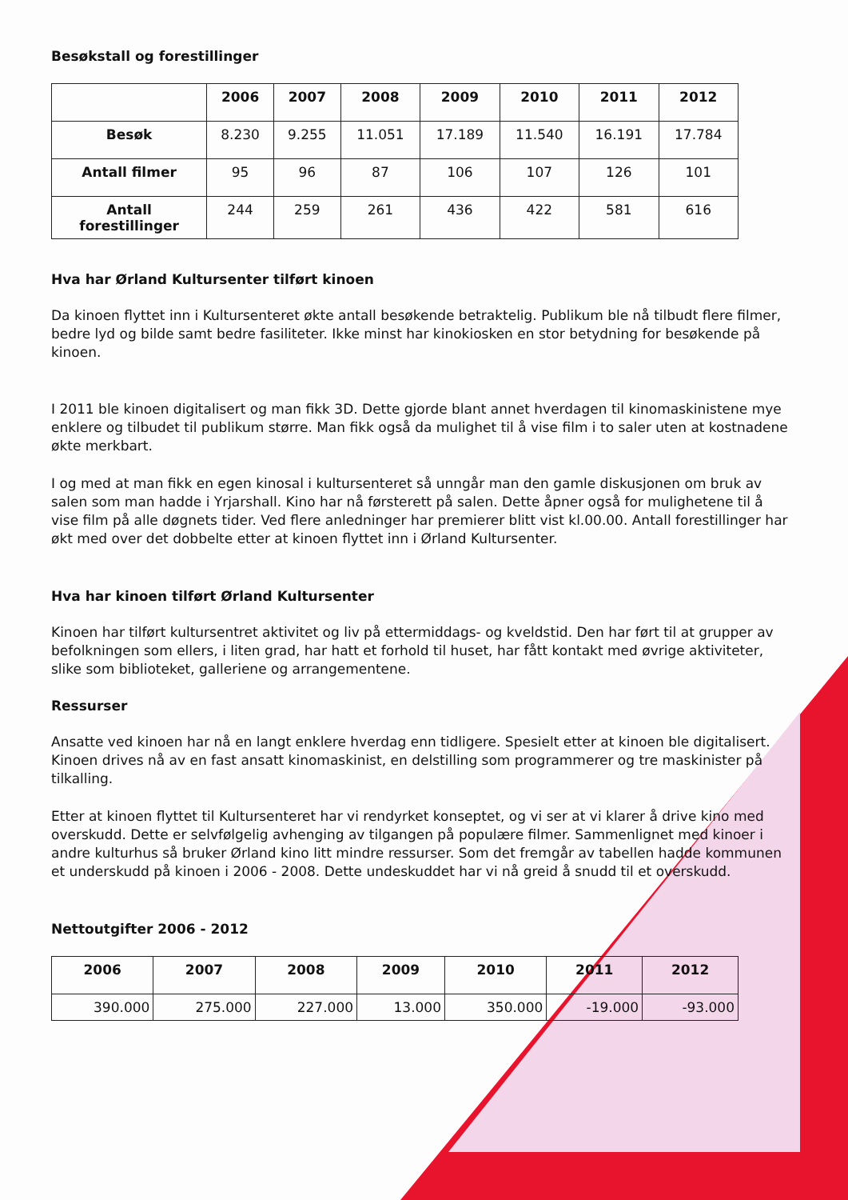Besøkstall og forestillinger
| | 2006 | 2007 | 2008 | 2009 | 2010 | 2011 | 2012 |
| --- | --- | --- | --- | --- | --- | --- | --- |
| Besøk | 8.230 | 9.255 | 11.051 | 17.189 | 11.540 | 16.191 | 17.784 |
| Antall filmer | 95 | 96 | 87 | 106 | 107 | 126 | 101 |
| Antall forestillinger | 244 | 259 | 261 | 436 | 422 | 581 | 616 |
Hva har Ørland Kultursenter tilført kinoen
Da kinoen flyttet inn i Kultursenteret økte antall besøkende betraktelig. Publikum ble nå tilbudt flere filmer, bedre lyd og bilde samt bedre fasiliteter. Ikke minst har kinokiosken en stor betydning for besøkende på kinoen.
I 2011 ble kinoen digitalisert og man fikk 3D. Dette gjorde blant annet hverdagen til kinomaskinistene mye enklere og tilbudet til publikum større. Man fikk også da mulighet til å vise film i to saler uten at kostnadene økte merkbart.
I og med at man fikk en egen kinosal i kultursenteret så unngår man den gamle diskusjonen om bruk av salen som man hadde i Yrjarshall. Kino har nå førsterett på salen. Dette åpner også for mulighetene til å vise film på alle døgnets tider. Ved flere anledninger har premierer blitt vist kl.00.00. Antall forestillinger har økt med over det dobbelte etter at kinoen flyttet inn i Ørland Kultursenter.
Hva har kinoen tilført Ørland Kultursenter
Kinoen har tilført kultursentret aktivitet og liv på ettermiddags- og kveldstid. Den har ført til at grupper av befolkningen som ellers, i liten grad, har hatt et forhold til huset, har fått kontakt med øvrige aktiviteter, slike som biblioteket, galleriene og arrangementene.
Ressurser
Ansatte ved kinoen har nå en langt enklere hverdag enn tidligere. Spesielt etter at kinoen ble digitalisert. Kinoen drives nå av en fast ansatt kinomaskinist, en delstilling som programmerer og tre maskinister på tilkalling.
Etter at kinoen flyttet til Kultursenteret har vi rendyrket konseptet, og vi ser at vi klarer å drive kino med overskudd. Dette er selvfølgelig avhenging av tilgangen på populære filmer. Sammenlignet med kinoer i andre kulturhus så bruker Ørland kino litt mindre ressurser. Som det fremgår av tabellen hadde kommunen et underskudd på kinoen i 2006 - 2008. Dette undeskuddet har vi nå greid å snudd til et overskudd.
Nettoutgifter 2006 - 2012
| 2006 | 2007 | 2008 | 2009 | 2010 | 2011 | 2012 |
| --- | --- | --- | --- | --- | --- | --- |
| 390.000 | 275.000 | 227.000 | 13.000 | 350.000 | -19.000 | -93.000 |